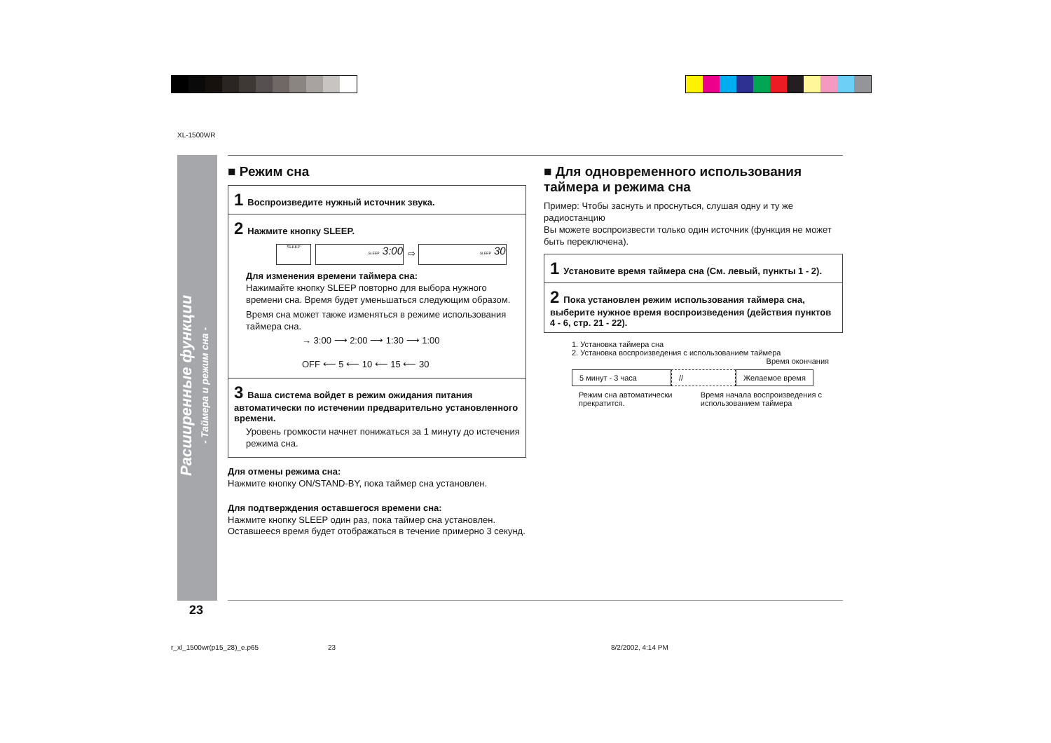XL-1500WR
Расширенные функции
- Таймера и режим сна -
■ Режим сна
1 Воспроизведите нужный источник звука.
2 Нажмите кнопку SLEEP.
SLEEP SLEEP 3:00 ⇨ SLEEP 30
Для изменения времени таймера сна:
Нажимайте кнопку SLEEP повторно для выбора нужного времени сна. Время будет уменьшаться следующим образом.
Время сна может также изменяться в режиме использования таймера сна.
→ 3:00 ⟶ 2:00 ⟶ 1:30 ⟶ 1:00
OFF ⟵ 5 ⟵ 10 ⟵ 15 ⟵ 30
3 Ваша система войдет в режим ожидания питания автоматически по истечении предварительно установленного времени.
Уровень громкости начнет понижаться за 1 минуту до истечения режима сна.
Для отмены режима сна:
Нажмите кнопку ON/STAND-BY, пока таймер сна установлен.
Для подтверждения оставшегося времени сна:
Нажмите кнопку SLEEP один раз, пока таймер сна установлен. Оставшееся время будет отображаться в течение примерно 3 секунд.
■ Для одновременного использования таймера и режима сна
Пример: Чтобы заснуть и проснуться, слушая одну и ту же радиостанцию
Вы можете воспроизвести только один источник (функция не может быть переключена).
1 Установите время таймера сна (См. левый, пункты 1 - 2).
2 Пока установлен режим использования таймера сна, выберите нужное время воспроизведения (действия пунктов 4 - 6, стр. 21 - 22).
1. Установка таймера сна
2. Установка воспроизведения с использованием таймера
Время окончания
5 минут - 3 часа // Желаемое время
Режим сна автоматически прекратится.
Время начала воспроизведения с использованием таймера
23
r_xl_1500wr(p15_28)_e.p65 23 8/2/2002, 4:14 PM